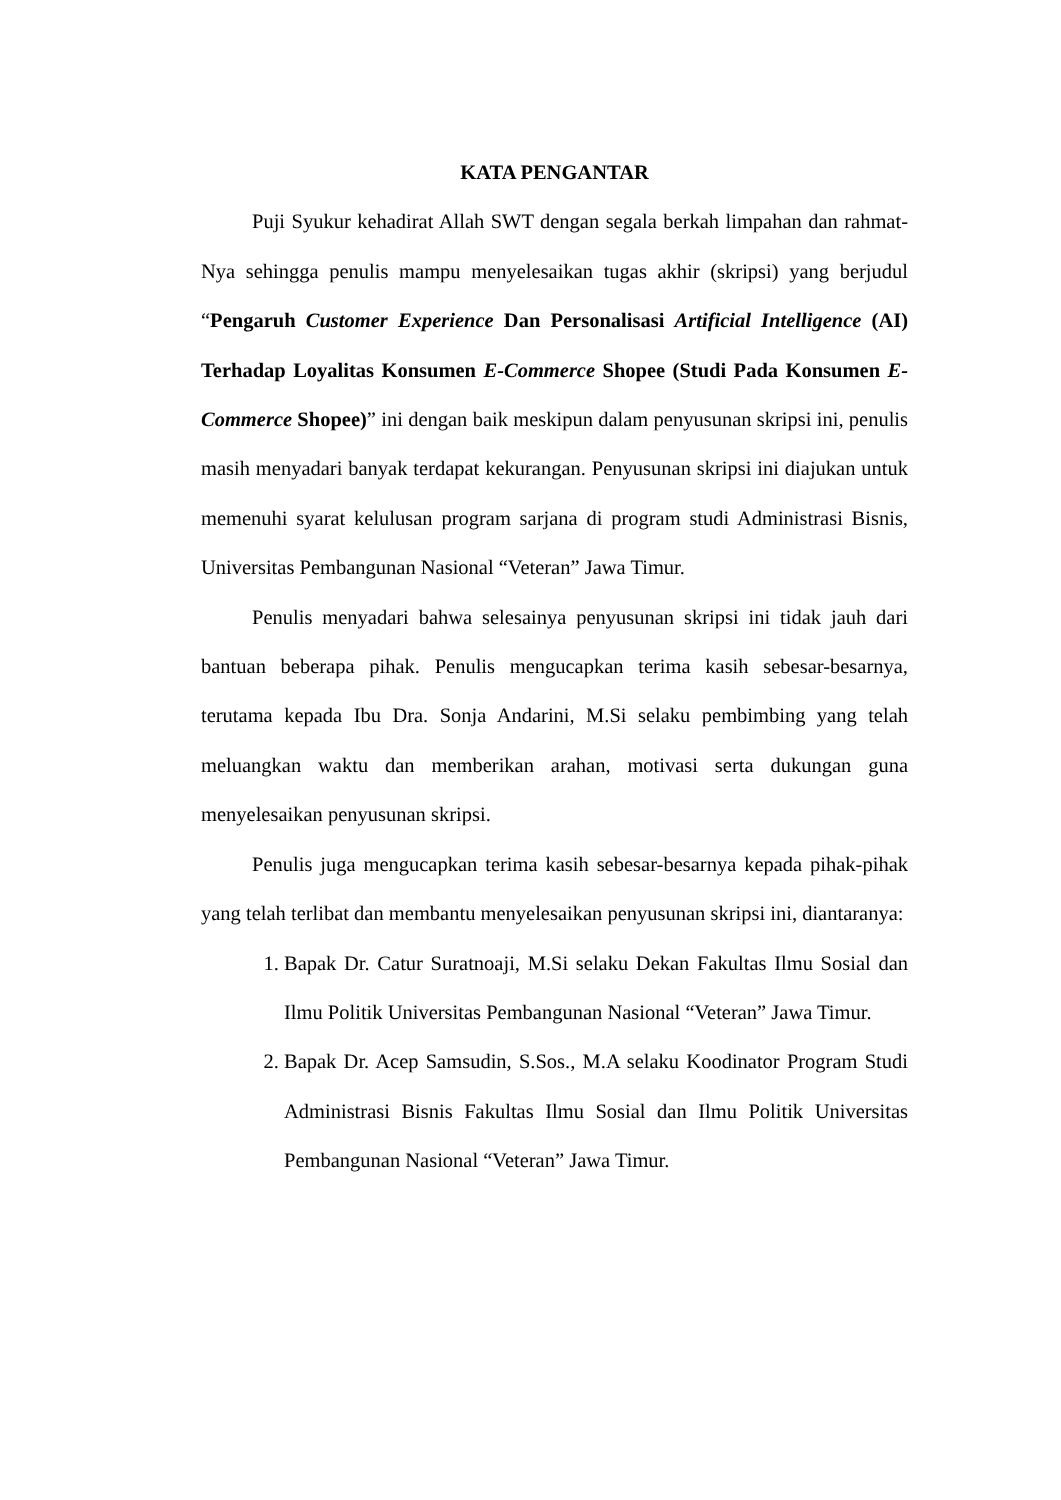KATA PENGANTAR
Puji Syukur kehadirat Allah SWT dengan segala berkah limpahan dan rahmat-Nya sehingga penulis mampu menyelesaikan tugas akhir (skripsi) yang berjudul “Pengaruh Customer Experience Dan Personalisasi Artificial Intelligence (AI) Terhadap Loyalitas Konsumen E-Commerce Shopee (Studi Pada Konsumen E-Commerce Shopee)” ini dengan baik meskipun dalam penyusunan skripsi ini, penulis masih menyadari banyak terdapat kekurangan. Penyusunan skripsi ini diajukan untuk memenuhi syarat kelulusan program sarjana di program studi Administrasi Bisnis, Universitas Pembangunan Nasional “Veteran” Jawa Timur.
Penulis menyadari bahwa selesainya penyusunan skripsi ini tidak jauh dari bantuan beberapa pihak. Penulis mengucapkan terima kasih sebesar-besarnya, terutama kepada Ibu Dra. Sonja Andarini, M.Si selaku pembimbing yang telah meluangkan waktu dan memberikan arahan, motivasi serta dukungan guna menyelesaikan penyusunan skripsi.
Penulis juga mengucapkan terima kasih sebesar-besarnya kepada pihak-pihak yang telah terlibat dan membantu menyelesaikan penyusunan skripsi ini, diantaranya:
1. Bapak Dr. Catur Suratnoaji, M.Si selaku Dekan Fakultas Ilmu Sosial dan Ilmu Politik Universitas Pembangunan Nasional “Veteran” Jawa Timur.
2. Bapak Dr. Acep Samsudin, S.Sos., M.A selaku Koodinator Program Studi Administrasi Bisnis Fakultas Ilmu Sosial dan Ilmu Politik Universitas Pembangunan Nasional “Veteran” Jawa Timur.